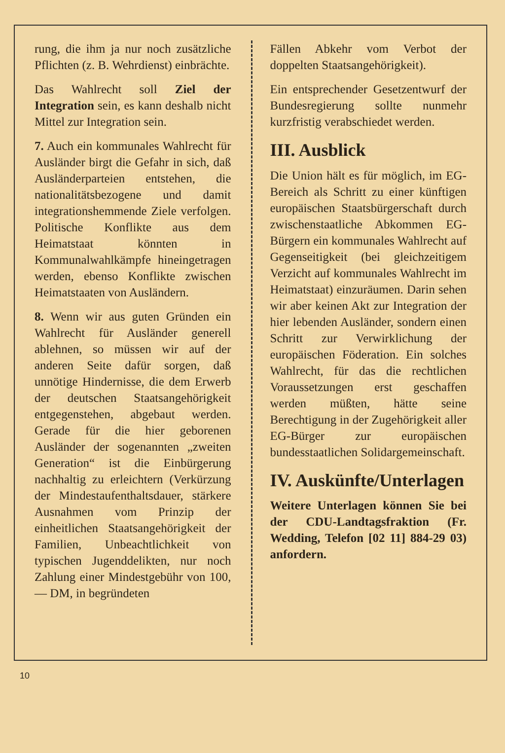rung, die ihm ja nur noch zusätzliche Pflichten (z. B. Wehrdienst) einbrächte.
Das Wahlrecht soll Ziel der Integration sein, es kann deshalb nicht Mittel zur Integration sein.
7. Auch ein kommunales Wahlrecht für Ausländer birgt die Gefahr in sich, daß Ausländerparteien entstehen, die nationalitätsbezogene und damit integrationshemmende Ziele verfolgen. Politische Konflikte aus dem Heimatstaat könnten in Kommunalwahlkämpfe hineingetragen werden, ebenso Konflikte zwischen Heimatstaaten von Ausländern.
8. Wenn wir aus guten Gründen ein Wahlrecht für Ausländer generell ablehnen, so müssen wir auf der anderen Seite dafür sorgen, daß unnötige Hindernisse, die dem Erwerb der deutschen Staatsangehörigkeit entgegenstehen, abgebaut werden. Gerade für die hier geborenen Ausländer der sogenannten „zweiten Generation“ ist die Einbürgerung nachhaltig zu erleichtern (Verkürzung der Mindestaufenthaltsdauer, stärkere Ausnahmen vom Prinzip der einheitlichen Staatsangehörigkeit der Familien, Unbeachtlichkeit von typischen Jugenddelikten, nur noch Zahlung einer Mindestgebühr von 100,— DM, in begründeten
Fällen Abkehr vom Verbot der doppelten Staatsangehörigkeit).
Ein entsprechender Gesetzentwurf der Bundesregierung sollte nunmehr kurzfristig verabschiedet werden.
III. Ausblick
Die Union hält es für möglich, im EG-Bereich als Schritt zu einer künftigen europäischen Staatsbürgerschaft durch zwischenstaatliche Abkommen EG-Bürgern ein kommunales Wahlrecht auf Gegenseitigkeit (bei gleichzeitigem Verzicht auf kommunales Wahlrecht im Heimatstaat) einzuräumen. Darin sehen wir aber keinen Akt zur Integration der hier lebenden Ausländer, sondern einen Schritt zur Verwirklichung der europäischen Föderation. Ein solches Wahlrecht, für das die rechtlichen Voraussetzungen erst geschaffen werden müßten, hätte seine Berechtigung in der Zugehörigkeit aller EG-Bürger zur europäischen bundesstaatlichen Solidargemeinschaft.
IV. Auskünfte/Unterlagen
Weitere Unterlagen können Sie bei der CDU-Landtagsfraktion (Fr. Wedding, Telefon [02 11] 884-29 03) anfordern.
10